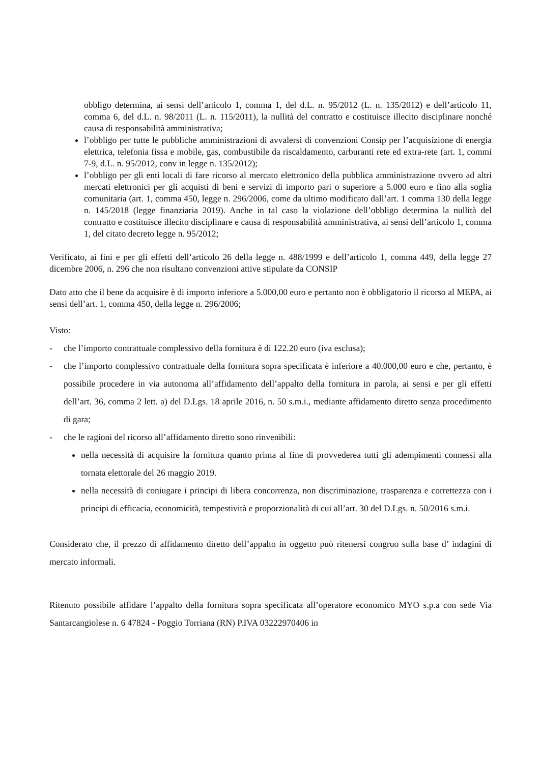obbligo determina, ai sensi dell’articolo 1, comma 1, del d.L. n. 95/2012 (L. n. 135/2012) e dell’articolo 11, comma 6, del d.L. n. 98/2011 (L. n. 115/2011), la nullità del contratto e costituisce illecito disciplinare nonché causa di responsabilità amministrativa;
l’obbligo per tutte le pubbliche amministrazioni di avvalersi di convenzioni Consip per l’acquisizione di energia elettrica, telefonia fissa e mobile, gas, combustibile da riscaldamento, carburanti rete ed extra-rete (art. 1, commi 7-9, d.L. n. 95/2012, conv in legge n. 135/2012);
l’obbligo per gli enti locali di fare ricorso al mercato elettronico della pubblica amministrazione ovvero ad altri mercati elettronici per gli acquisti di beni e servizi di importo pari o superiore a 5.000 euro e fino alla soglia comunitaria (art. 1, comma 450, legge n. 296/2006, come da ultimo modificato dall’art. 1 comma 130 della legge n. 145/2018 (legge finanziaria 2019). Anche in tal caso la violazione dell’obbligo determina la nullità del contratto e costituisce illecito disciplinare e causa di responsabilità amministrativa, ai sensi dell’articolo 1, comma 1, del citato decreto legge n. 95/2012;
Verificato, ai fini e per gli effetti dell’articolo 26 della legge n. 488/1999 e dell’articolo 1, comma 449, della legge 27 dicembre 2006, n. 296 che non risultano convenzioni attive stipulate da CONSIP
Dato atto che il bene da acquisire è di importo inferiore a 5.000,00 euro e pertanto non è obbligatorio il ricorso al MEPA, ai sensi dell’art. 1, comma 450, della legge n. 296/2006;
Visto:
- che l’importo contrattuale complessivo della fornitura è di 122.20 euro (iva esclusa);
- che l’importo complessivo contrattuale della fornitura sopra specificata è inferiore a 40.000,00 euro e che, pertanto, è possibile procedere in via autonoma all’affidamento dell’appalto della fornitura in parola, ai sensi e per gli effetti dell’art. 36, comma 2 lett. a) del D.Lgs. 18 aprile 2016, n. 50 s.m.i., mediante affidamento diretto senza procedimento di gara;
- che le ragioni del ricorso all’affidamento diretto sono rinvenibili:
nella necessità di acquisire la fornitura quanto prima al fine di provvederea tutti gli adempimenti connessi alla tornata elettorale del 26 maggio 2019.
nella necessità di coniugare i principi di libera concorrenza, non discriminazione, trasparenza e correttezza con i principi di efficacia, economicità, tempestività e proporzionalità di cui all’art. 30 del D.Lgs. n. 50/2016 s.m.i.
Considerato che, il prezzo di affidamento diretto dell’appalto in oggetto può ritenersi congruo sulla base d’ indagini di mercato informali.
Ritenuto possibile affidare l’appalto della fornitura sopra specificata all’operatore economico MYO s.p.a con sede Via Santarcangiolese n. 6 47824 - Poggio Torriana (RN) P.IVA 03222970406 in